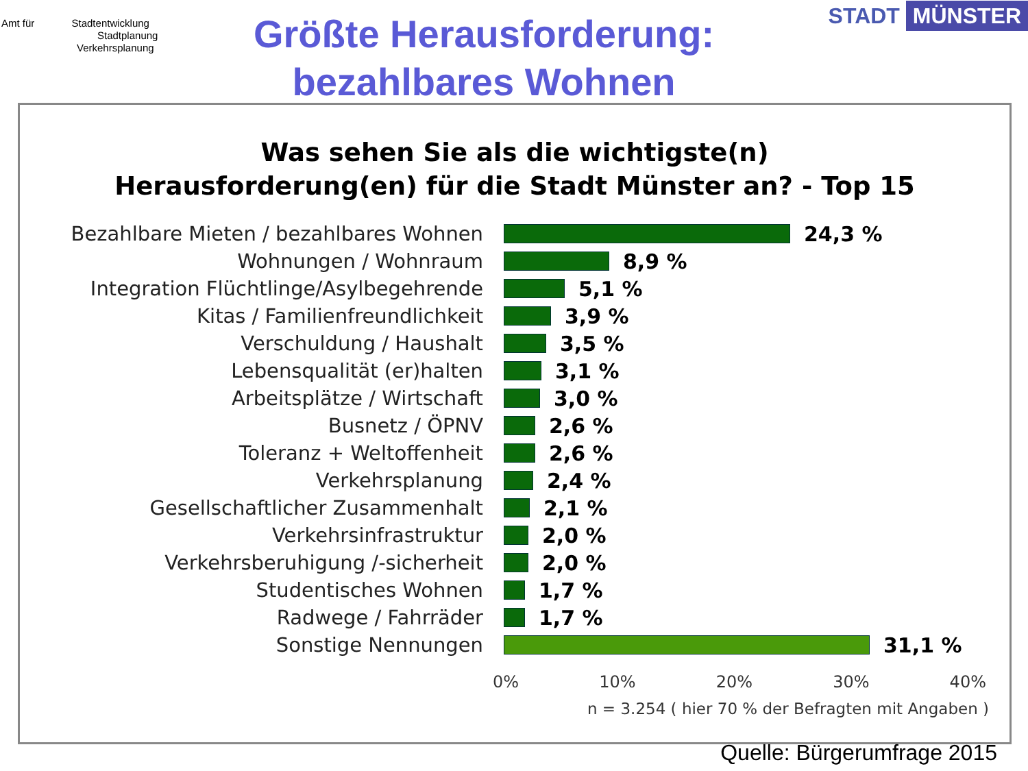Amt für Stadtentwicklung
Stadtplanung
Verkehrsplanung
Größte Herausforderung:
bezahlbares Wohnen
STADT MÜNSTER
Was sehen Sie als die wichtigste(n)
Herausforderung(en) für die Stadt Münster an? - Top 15
Bezahlbare Mieten / bezahlbares Wohnen 24,3 %
Wohnungen / Wohnraum 8,9 %
Integration Flüchtlinge/Asylbegehrende 5,1 %
Kitas / Familienfreundlichkeit 3,9 %
Verschuldung / Haushalt 3,5 %
Lebensqualität (er)halten 3,1 %
Arbeitsplätze / Wirtschaft 3,0 %
Busnetz / ÖPNV 2,6 %
Toleranz + Weltoffenheit 2,6 %
Verkehrsplanung 2,4 %
Gesellschaftlicher Zusammenhalt 2,1 %
Verkehrsinfrastruktur 2,0 %
Verkehrsberuhigung /-sicherheit 2,0 %
Studentisches Wohnen 1,7 %
Radwege / Fahrräder 1,7 %
Sonstige Nennungen 31,1 %
0% 10% 20% 30% 40%
n = 3.254 ( hier 70 % der Befragten mit Angaben )
Quelle: Bürgerumfrage 2015